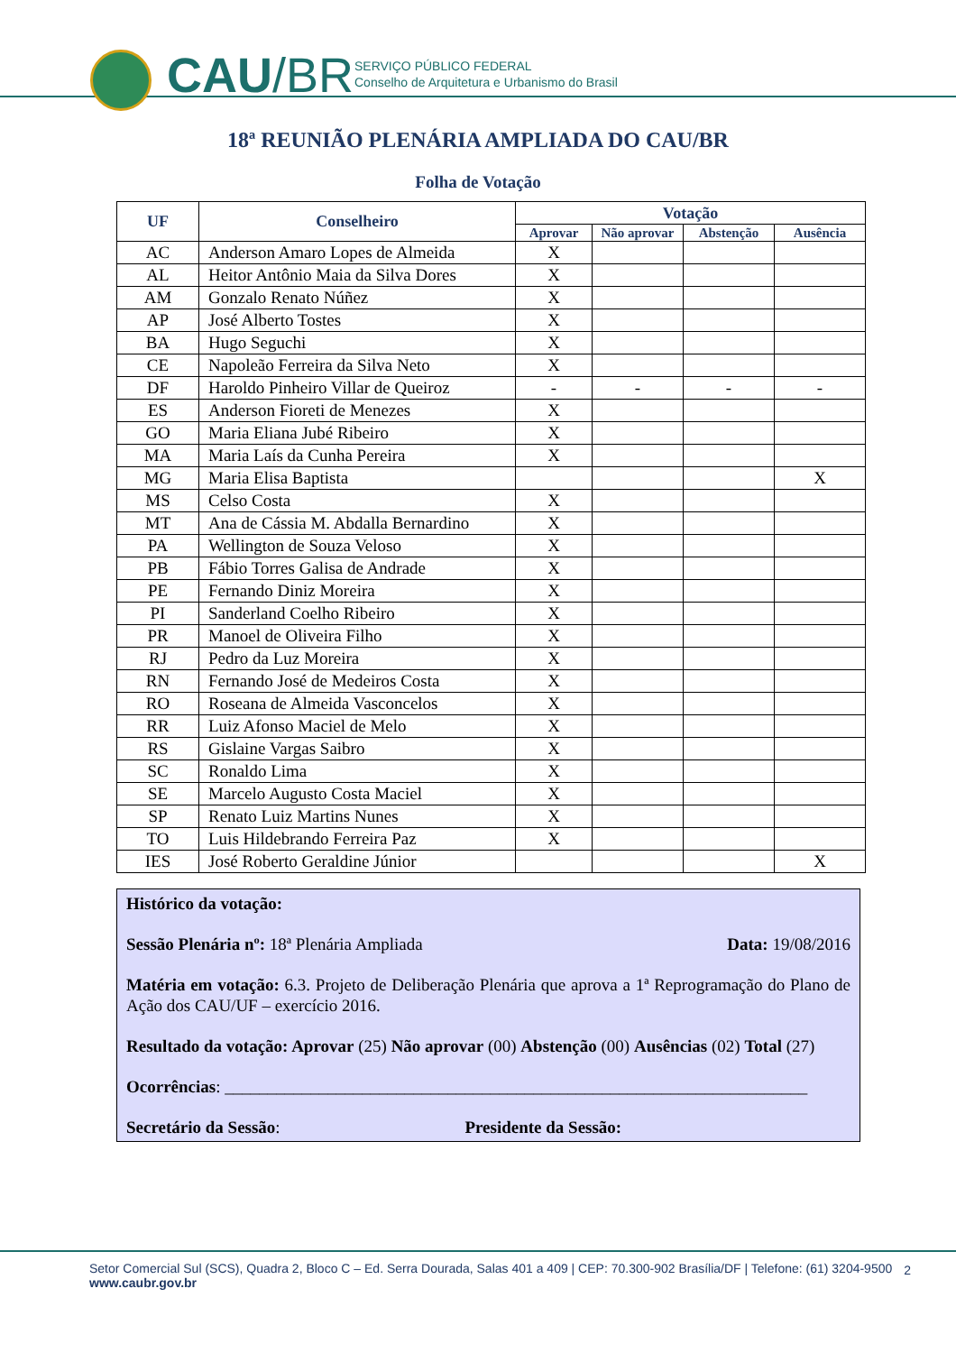CAU/BR
SERVIÇO PÚBLICO FEDERAL
Conselho de Arquitetura e Urbanismo do Brasil
18ª REUNIÃO PLENÁRIA AMPLIADA DO CAU/BR
Folha de Votação
| UF | Conselheiro | Votação | | | |
| --- | --- | --- | --- | --- | --- |
| | | Aprovar | Não aprovar | Abstenção | Ausência |
| AC | Anderson Amaro Lopes de Almeida | X | | | |
| AL | Heitor Antônio Maia da Silva Dores | X | | | |
| AM | Gonzalo Renato Núñez | X | | | |
| AP | José Alberto Tostes | X | | | |
| BA | Hugo Seguchi | X | | | |
| CE | Napoleão Ferreira da Silva Neto | X | | | |
| DF | Haroldo Pinheiro Villar de Queiroz | - | - | - | - |
| ES | Anderson Fioreti de Menezes | X | | | |
| GO | Maria Eliana Jubé Ribeiro | X | | | |
| MA | Maria Laís da Cunha Pereira | X | | | |
| MG | Maria Elisa Baptista | | | | X |
| MS | Celso Costa | X | | | |
| MT | Ana de Cássia M. Abdalla Bernardino | X | | | |
| PA | Wellington de Souza Veloso | X | | | |
| PB | Fábio Torres Galisa de Andrade | X | | | |
| PE | Fernando Diniz Moreira | X | | | |
| PI | Sanderland Coelho Ribeiro | X | | | |
| PR | Manoel de Oliveira Filho | X | | | |
| RJ | Pedro da Luz Moreira | X | | | |
| RN | Fernando José de Medeiros Costa | X | | | |
| RO | Roseana de Almeida Vasconcelos | X | | | |
| RR | Luiz Afonso Maciel de Melo | X | | | |
| RS | Gislaine Vargas Saibro | X | | | |
| SC | Ronaldo Lima | X | | | |
| SE | Marcelo Augusto Costa Maciel | X | | | |
| SP | Renato Luiz Martins Nunes | X | | | |
| TO | Luis Hildebrando Ferreira Paz | X | | | |
| IES | José Roberto Geraldine Júnior | | | | X |
Histórico da votação:
Sessão Plenária nº: 18ª Plenária Ampliada Data: 19/08/2016
Matéria em votação: 6.3. Projeto de Deliberação Plenária que aprova a 1ª Reprogramação do Plano de Ação dos CAU/UF – exercício 2016.
Resultado da votação: Aprovar (25) Não aprovar (00) Abstenção (00) Ausências (02) Total (27)
Ocorrências: ____________________________________________________________________
Secretário da Sessão: Presidente da Sessão:
Setor Comercial Sul (SCS), Quadra 2, Bloco C – Ed. Serra Dourada, Salas 401 a 409 | CEP: 70.300-902 Brasília/DF | Telefone: (61) 3204-9500
www.caubr.gov.br
2